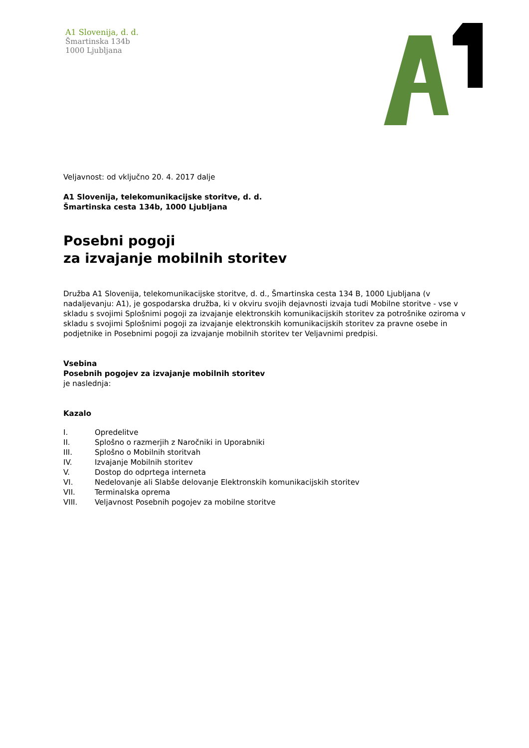A1 Slovenija, d. d.
Šmartinska 134b
1000 Ljubljana
Veljavnost: od vključno 20. 4. 2017 dalje
A1 Slovenija, telekomunikacijske storitve, d. d.
Šmartinska cesta 134b, 1000 Ljubljana
Posebni pogoji
za izvajanje mobilnih storitev
Družba A1 Slovenija, telekomunikacijske storitve, d. d., Šmartinska cesta 134 B, 1000 Ljubljana (v nadaljevanju: A1), je gospodarska družba, ki v okviru svojih dejavnosti izvaja tudi Mobilne storitve - vse v skladu s svojimi Splošnimi pogoji za izvajanje elektronskih komunikacijskih storitev za potrošnike oziroma v skladu s svojimi Splošnimi pogoji za izvajanje elektronskih komunikacijskih storitev za pravne osebe in podjetnike in Posebnimi pogoji za izvajanje mobilnih storitev ter Veljavnimi predpisi.
Vsebina
Posebnih pogojev za izvajanje mobilnih storitev
je naslednja:
Kazalo
| I. | Opredelitve |
| II. | Splošno o razmerjih z Naročniki in Uporabniki |
| III. | Splošno o Mobilnih storitvah |
| IV. | Izvajanje Mobilnih storitev |
| V. | Dostop do odprtega interneta |
| VI. | Nedelovanje ali Slabše delovanje Elektronskih komunikacijskih storitev |
| VII. | Terminalska oprema |
| VIII. | Veljavnost Posebnih pogojev za mobilne storitve |